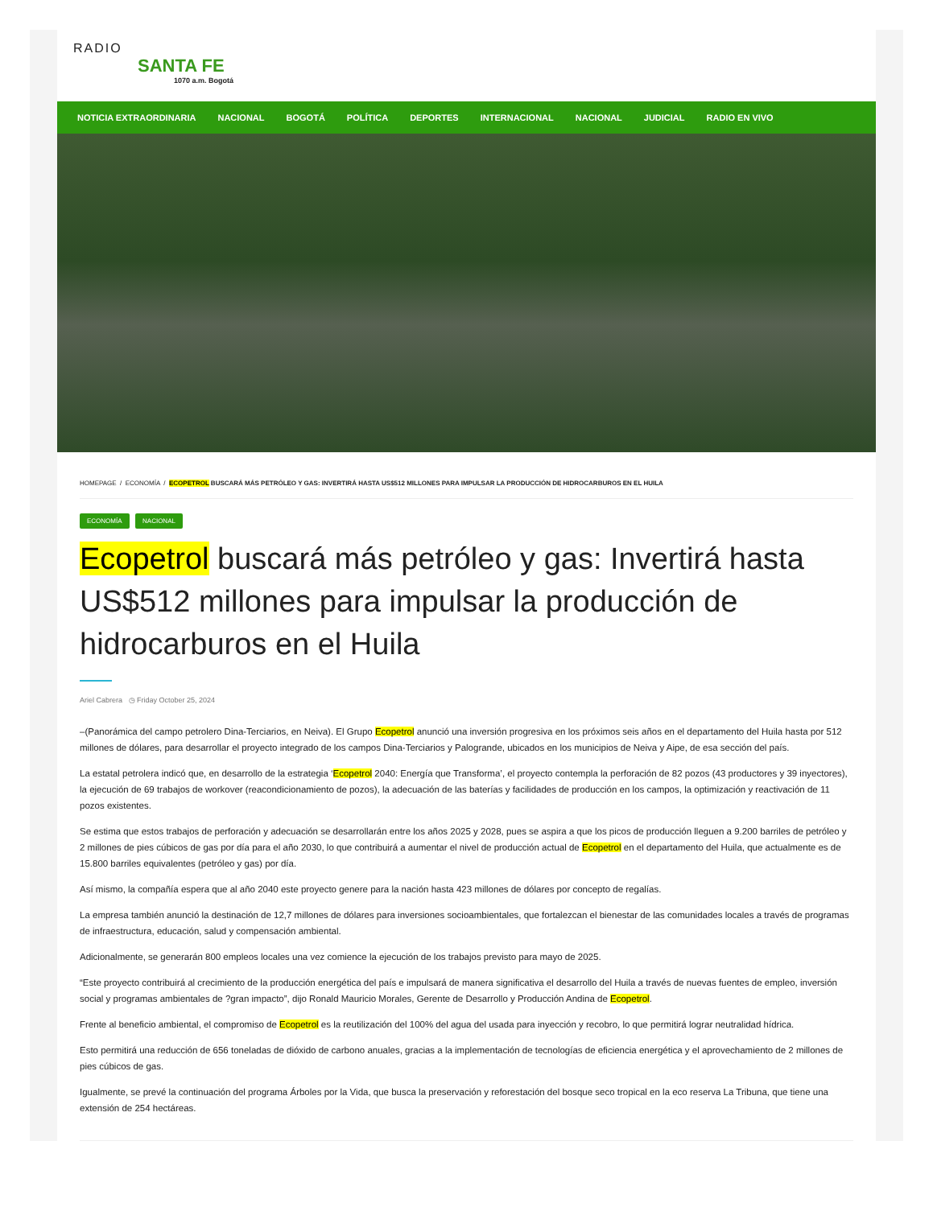RADIO
SANTA FE
1070 a.m. Bogotá
NOTICIA EXTRAORDINARIA NACIONAL BOGOTÁ POLÍTICA DEPORTES INTERNACIONAL NACIONAL JUDICIAL RADIO EN VIVO
HOMEPAGE / ECONOMÍA / ECOPETROL BUSCARÁ MÁS PETRÓLEO Y GAS: INVERTIRÁ HASTA US$512 MILLONES PARA IMPULSAR LA PRODUCCIÓN DE HIDROCARBUROS EN EL HUILA
ECONOMÍA NACIONAL
Ecopetrol buscará más petróleo y gas: Invertirá hasta US$512 millones para impulsar la producción de hidrocarburos en el Huila
Ariel Cabrera ◷ Friday October 25, 2024
–(Panorámica del campo petrolero Dina-Terciarios, en Neiva). El Grupo Ecopetrol anunció una inversión progresiva en los próximos seis años en el departamento del Huila hasta por 512 millones de dólares, para desarrollar el proyecto integrado de los campos Dina-Terciarios y Palogrande, ubicados en los municipios de Neiva y Aipe, de esa sección del país.
La estatal petrolera indicó que, en desarrollo de la estrategia ‘Ecopetrol 2040: Energía que Transforma’, el proyecto contempla la perforación de 82 pozos (43 productores y 39 inyectores), la ejecución de 69 trabajos de workover (reacondicionamiento de pozos), la adecuación de las baterías y facilidades de producción en los campos, la optimización y reactivación de 11 pozos existentes.
Se estima que estos trabajos de perforación y adecuación se desarrollarán entre los años 2025 y 2028, pues se aspira a que los picos de producción lleguen a 9.200 barriles de petróleo y 2 millones de pies cúbicos de gas por día para el año 2030, lo que contribuirá a aumentar el nivel de producción actual de Ecopetrol en el departamento del Huila, que actualmente es de 15.800 barriles equivalentes (petróleo y gas) por día.
Así mismo, la compañía espera que al año 2040 este proyecto genere para la nación hasta 423 millones de dólares por concepto de regalías.
La empresa también anunció la destinación de 12,7 millones de dólares para inversiones socioambientales, que fortalezcan el bienestar de las comunidades locales a través de programas de infraestructura, educación, salud y compensación ambiental.
Adicionalmente, se generarán 800 empleos locales una vez comience la ejecución de los trabajos previsto para mayo de 2025.
“Este proyecto contribuirá al crecimiento de la producción energética del país e impulsará de manera significativa el desarrollo del Huila a través de nuevas fuentes de empleo, inversión social y programas ambientales de ?gran impacto”, dijo Ronald Mauricio Morales, Gerente de Desarrollo y Producción Andina de Ecopetrol.
Frente al beneficio ambiental, el compromiso de Ecopetrol es la reutilización del 100% del agua del usada para inyección y recobro, lo que permitirá lograr neutralidad hídrica.
Esto permitirá una reducción de 656 toneladas de dióxido de carbono anuales, gracias a la implementación de tecnologías de eficiencia energética y el aprovechamiento de 2 millones de pies cúbicos de gas.
Igualmente, se prevé la continuación del programa Árboles por la Vida, que busca la preservación y reforestación del bosque seco tropical en la eco reserva La Tribuna, que tiene una extensión de 254 hectáreas.